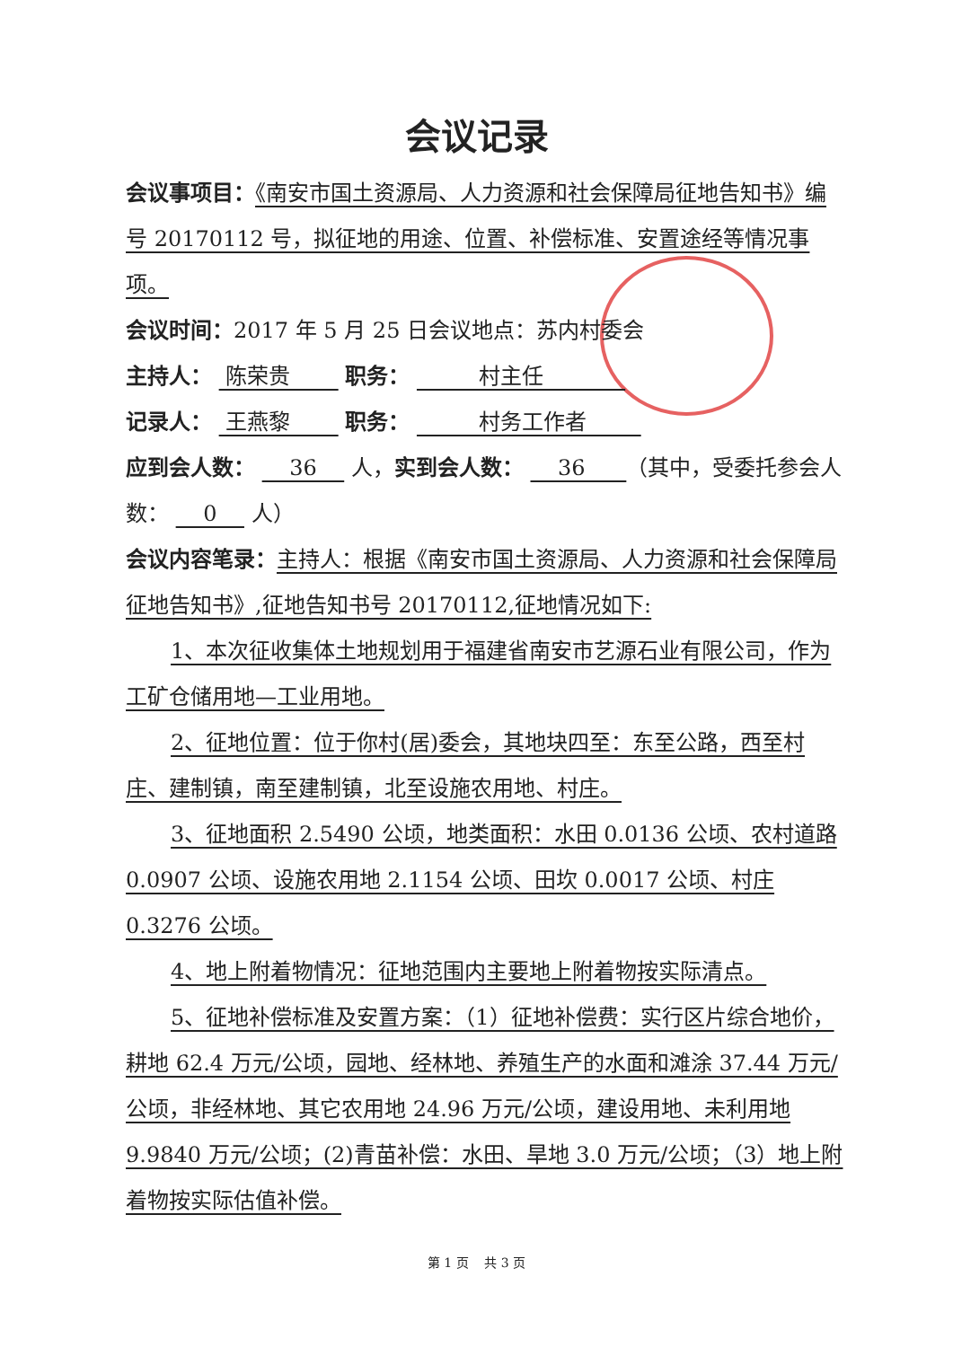会议记录
会议事项目：《南安市国土资源局、人力资源和社会保障局征地告知书》编号 20170112 号，拟征地的用途、位置、补偿标准、安置途经等情况事项。
会议时间：2017 年 5 月 25 日会议地点：苏内村委会
主持人： 陈荣贵 职务： 村主任
记录人： 王燕黎 职务： 村务工作者
应到会人数： 36 人，实到会人数： 36 （其中，受委托参会人数： 0 人）
会议内容笔录：主持人：根据《南安市国土资源局、人力资源和社会保障局征地告知书》,征地告知书号 20170112,征地情况如下:
1、本次征收集体土地规划用于福建省南安市艺源石业有限公司，作为工矿仓储用地—工业用地。
2、征地位置：位于你村(居)委会，其地块四至：东至公路，西至村庄、建制镇，南至建制镇，北至设施农用地、村庄。
3、征地面积 2.5490 公顷，地类面积：水田 0.0136 公顷、农村道路 0.0907 公顷、设施农用地 2.1154 公顷、田坎 0.0017 公顷、村庄 0.3276 公顷。
4、地上附着物情况：征地范围内主要地上附着物按实际清点。
5、征地补偿标准及安置方案：（1）征地补偿费：实行区片综合地价，耕地 62.4 万元/公顷，园地、经林地、养殖生产的水面和滩涂 37.44 万元/公顷，非经林地、其它农用地 24.96 万元/公顷，建设用地、未利用地 9.9840 万元/公顷；(2)青苗补偿：水田、旱地 3.0 万元/公顷；（3）地上附着物按实际估值补偿。
第 1 页 共 3 页